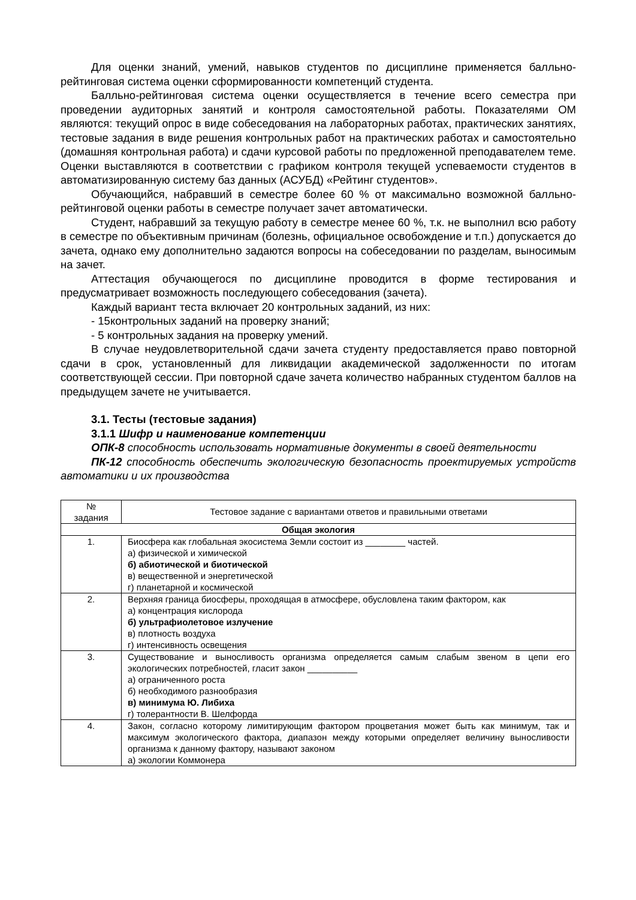Для оценки знаний, умений, навыков студентов по дисциплине применяется балльно-рейтинговая система оценки сформированности компетенций студента.
Балльно-рейтинговая система оценки осуществляется в течение всего семестра при проведении аудиторных занятий и контроля самостоятельной работы. Показателями ОМ являются: текущий опрос в виде собеседования на лабораторных работах, практических занятиях, тестовые задания в виде решения контрольных работ на практических работах и самостоятельно (домашняя контрольная работа) и сдачи курсовой работы по предложенной преподавателем теме. Оценки выставляются в соответствии с графиком контроля текущей успеваемости студентов в автоматизированную систему баз данных (АСУБД) «Рейтинг студентов».
Обучающийся, набравший в семестре более 60 % от максимально возможной балльно-рейтинговой оценки работы в семестре получает зачет автоматически.
Студент, набравший за текущую работу в семестре менее 60 %, т.к. не выполнил всю работу в семестре по объективным причинам (болезнь, официальное освобождение и т.п.) допускается до зачета, однако ему дополнительно задаются вопросы на собеседовании по разделам, выносимым на зачет.
Аттестация обучающегося по дисциплине проводится в форме тестирования и предусматривает возможность последующего собеседования (зачета).
Каждый вариант теста включает 20 контрольных заданий, из них:
- 15контрольных заданий на проверку знаний;
- 5 контрольных задания на проверку умений.
В случае неудовлетворительной сдачи зачета студенту предоставляется право повторной сдачи в срок, установленный для ликвидации академической задолженности по итогам соответствующей сессии. При повторной сдаче зачета количество набранных студентом баллов на предыдущем зачете не учитывается.
3.1. Тесты (тестовые задания)
3.1.1 Шифр и наименование компетенции
ОПК-8 способность использовать нормативные документы в своей деятельности
ПК-12 способность обеспечить экологическую безопасность проектируемых устройств автоматики и их производства
| № задания | Тестовое задание с вариантами ответов и правильными ответами |
| --- | --- |
| Общая экология | |
| 1. | Биосфера как глобальная экосистема Земли состоит из ________ частей. а) физической и химической б) абиотической и биотической в) вещественной и энергетической г) планетарной и космической |
| 2. | Верхняя граница биосферы, проходящая в атмосфере, обусловлена таким фактором, как а) концентрация кислорода б) ультрафиолетовое излучение в) плотность воздуха г) интенсивность освещения |
| 3. | Существование и выносливость организма определяется самым слабым звеном в цепи его экологических потребностей, гласит закон __________ а) ограниченного роста б) необходимого разнообразия в) минимума Ю. Либиха г) толерантности В. Шелфорда |
| 4. | Закон, согласно которому лимитирующим фактором процветания может быть как минимум, так и максимум экологического фактора, диапазон между которыми определяет величину выносливости организма к данному фактору, называют законом а) экологии Коммонера |